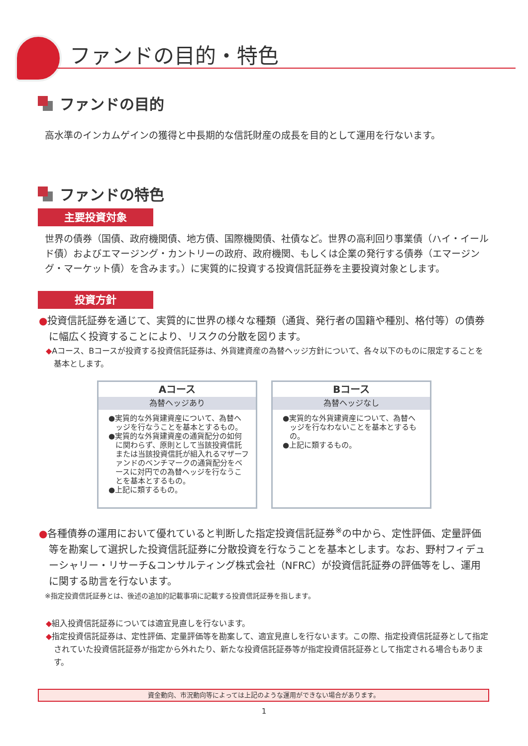ファンドの目的・特色
ファンドの目的
高水準のインカムゲインの獲得と中長期的な信託財産の成長を目的として運用を行ないます。
ファンドの特色
主要投資対象
世界の債券（国債、政府機関債、地方債、国際機関債、社債など。世界の高利回り事業債（ハイ・イールド債）およびエマージング・カントリーの政府、政府機関、もしくは企業の発行する債券（エマージング・マーケット債）を含みます。）に実質的に投資する投資信託証券を主要投資対象とします。
投資方針
●投資信託証券を通じて、実質的に世界の様々な種類（通貨、発行者の国籍や種別、格付等）の債券に幅広く投資することにより、リスクの分散を図ります。
◆Aコース、Bコースが投資する投資信託証券は、外貨建資産の為替ヘッジ方針について、各々以下のものに限定することを基本とします。
Aコース
為替ヘッジあり
●実質的な外貨建資産について、為替ヘッジを行なうことを基本とするもの。
●実質的な外貨建資産の通貨配分の如何に関わらず、原則として当該投資信託または当該投資信託が組入れるマザーファンドのベンチマークの通貨配分をベースに対円での為替ヘッジを行なうことを基本とするもの。
●上記に類するもの。
Bコース
為替ヘッジなし
●実質的な外貨建資産について、為替ヘッジを行なわないことを基本とするもの。
●上記に類するもの。
●各種債券の運用において優れていると判断した指定投資信託証券<sup>※</sup>の中から、定性評価、定量評価等を勘案して選択した投資信託証券に分散投資を行なうことを基本とします。なお、野村フィデューシャリー・リサーチ&コンサルティング株式会社（NFRC）が投資信託証券の評価等をし、運用に関する助言を行ないます。
※指定投資信託証券とは、後述の追加的記載事項に記載する投資信託証券を指します。
◆組入投資信託証券については適宜見直しを行ないます。
◆指定投資信託証券は、定性評価、定量評価等を勘案して、適宜見直しを行ないます。この際、指定投資信託証券として指定されていた投資信託証券が指定から外れたり、新たな投資信託証券等が指定投資信託証券として指定される場合もあります。
資金動向、市況動向等によっては上記のような運用ができない場合があります。
1